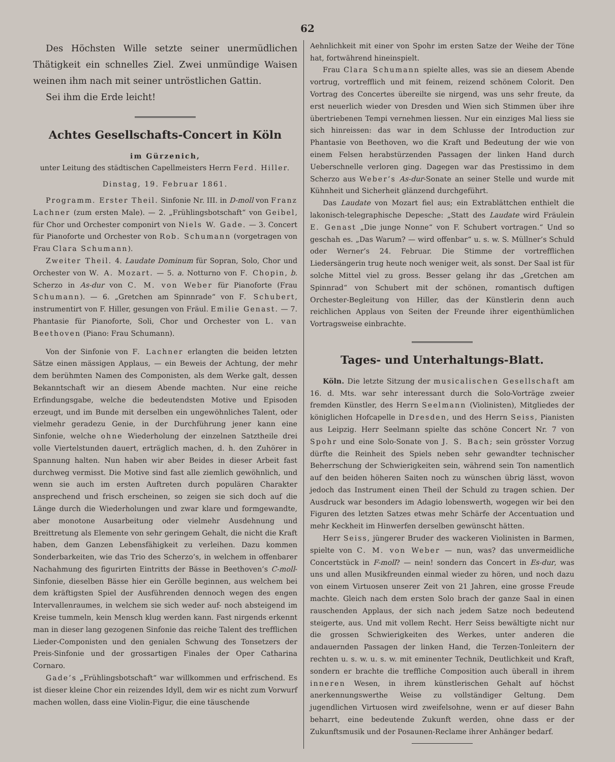62
Des Höchsten Wille setzte seiner unermüdlichen Thätigkeit ein schnelles Ziel. Zwei unmündige Waisen weinen ihm nach mit seiner untröstlichen Gattin.
Sei ihm die Erde leicht!
Achtes Gesellschafts-Concert in Köln
im Gürzenich,
unter Leitung des städtischen Capellmeisters Herrn Ferd. Hiller.
Dinstag, 19. Februar 1861.
Programm. Erster Theil. Sinfonie Nr. III. in D-moll von Franz Lachner (zum ersten Male). — 2. „Frühlingsbotschaft“ von Geibel, für Chor und Orchester componirt von Niels W. Gade. — 3. Concert für Pianoforte und Orchester von Rob. Schumann (vorgetragen von Frau Clara Schumann).
Zweiter Theil. 4. Laudate Dominum für Sopran, Solo, Chor und Orchester von W. A. Mozart. — 5. a. Notturno von F. Chopin, b. Scherzo in As-dur von C. M. von Weber für Pianoforte (Frau Schumann). — 6. „Gretchen am Spinnrade“ von F. Schubert, instrumentirt von F. Hiller, gesungen von Fräul. Emilie Genast. — 7. Phantasie für Pianoforte, Soli, Chor und Orchester von L. van Beethoven (Piano: Frau Schumann).
Von der Sinfonie von F. Lachner erlangten die beiden letzten Sätze einen mässigen Applaus, — ein Beweis der Achtung, der mehr dem berühmten Namen des Componisten, als dem Werke galt, dessen Bekanntschaft wir an diesem Abende machten. Nur eine reiche Erfindungsgabe, welche die bedeutendsten Motive und Episoden erzeugt, und im Bunde mit derselben ein ungewöhnliches Talent, oder vielmehr geradezu Genie, in der Durchführung jener kann eine Sinfonie, welche ohne Wiederholung der einzelnen Satztheile drei volle Viertelstunden dauert, erträglich machen, d. h. den Zuhörer in Spannung halten. Nun haben wir aber Beides in dieser Arbeit fast durchweg vermisst. Die Motive sind fast alle ziemlich gewöhnlich, und wenn sie auch im ersten Auftreten durch populären Charakter ansprechend und frisch erscheinen, so zeigen sie sich doch auf die Länge durch die Wiederholungen und zwar klare und formgewandte, aber monotone Ausarbeitung oder vielmehr Ausdehnung und Breittretung als Elemente von sehr geringem Gehalt, die nicht die Kraft haben, dem Ganzen Lebensfähigkeit zu verleihen. Dazu kommen Sonderbarkeiten, wie das Trio des Scherzo’s, in welchem in offenbarer Nachahmung des figurirten Eintritts der Bässe in Beethoven’s C-moll-Sinfonie, dieselben Bässe hier ein Gerölle beginnen, aus welchem bei dem kräftigsten Spiel der Ausführenden dennoch wegen des engen Intervallenraumes, in welchem sie sich weder auf- noch absteigend im Kreise tummeln, kein Mensch klug werden kann. Fast nirgends erkennt man in dieser lang gezogenen Sinfonie das reiche Talent des trefflichen Lieder-Componisten und den genialen Schwung des Tonsetzers der Preis-Sinfonie und der grossartigen Finales der Oper Catharina Cornaro.
Gade’s „Frühlingsbotschaft“ war willkommen und erfrischend. Es ist dieser kleine Chor ein reizendes Idyll, dem wir es nicht zum Vorwurf machen wollen, dass eine Violin-Figur, die eine täuschende
Aehnlichkeit mit einer von Spohr im ersten Satze der Weihe der Töne hat, fortwährend hineinspielt.
Frau Clara Schumann spielte alles, was sie an diesem Abende vortrug, vortrefflich und mit feinem, reizend schönem Colorit. Den Vortrag des Concertes übereilte sie nirgend, was uns sehr freute, da erst neuerlich wieder von Dresden und Wien sich Stimmen über ihre übertriebenen Tempi vernehmen liessen. Nur ein einziges Mal liess sie sich hinreissen: das war in dem Schlusse der Introduction zur Phantasie von Beethoven, wo die Kraft und Bedeutung der wie von einem Felsen herabstürzenden Passagen der linken Hand durch Ueberschnelle verloren ging. Dagegen war das Prestissimo in dem Scherzo aus Weber’s As-dur-Sonate an seiner Stelle und wurde mit Kühnheit und Sicherheit glänzend durchgeführt.
Das Laudate von Mozart fiel aus; ein Extrablättchen enthielt die lakonisch-telegraphische Depesche: „Statt des Laudate wird Fräulein E. Genast „Die junge Nonne“ von F. Schubert vortragen.“ Und so geschah es. „Das Warum? — wird offenbar“ u. s. w. S. Müllner’s Schuld oder Werner’s 24. Februar. Die Stimme der vortrefflichen Liedersängerin trug heute noch weniger weit, als sonst. Der Saal ist für solche Mittel viel zu gross. Besser gelang ihr das „Gretchen am Spinnrad“ von Schubert mit der schönen, romantisch duftigen Orchester-Begleitung von Hiller, das der Künstlerin denn auch reichlichen Applaus von Seiten der Freunde ihrer eigenthümlichen Vortragsweise einbrachte.
Tages- und Unterhaltungs-Blatt.
Köln. Die letzte Sitzung der musicalischen Gesellschaft am 16. d. Mts. war sehr interessant durch die Solo-Vorträge zweier fremden Künstler, des Herrn Seelmann (Violinisten), Mitgliedes der königlichen Hofcapelle in Dresden, und des Herrn Seiss, Pianisten aus Leipzig. Herr Seelmann spielte das schöne Concert Nr. 7 von Spohr und eine Solo-Sonate von J. S. Bach; sein grösster Vorzug dürfte die Reinheit des Spiels neben sehr gewandter technischer Beherrschung der Schwierigkeiten sein, während sein Ton namentlich auf den beiden höheren Saiten noch zu wünschen übrig lässt, wovon jedoch das Instrument einen Theil der Schuld zu tragen schien. Der Ausdruck war besonders im Adagio lobenswerth, wogegen wir bei den Figuren des letzten Satzes etwas mehr Schärfe der Accentuation und mehr Keckheit im Hinwerfen derselben gewünscht hätten.
Herr Seiss, jüngerer Bruder des wackeren Violinisten in Barmen, spielte von C. M. von Weber — nun, was? das unvermeidliche Concertstück in F-moll? — nein! sondern das Concert in Es-dur, was uns und allen Musikfreunden einmal wieder zu hören, und noch dazu von einem Virtuosen unserer Zeit von 21 Jahren, eine grosse Freude machte. Gleich nach dem ersten Solo brach der ganze Saal in einen rauschenden Applaus, der sich nach jedem Satze noch bedeutend steigerte, aus. Und mit vollem Recht. Herr Seiss bewältigte nicht nur die grossen Schwierigkeiten des Werkes, unter anderen die andauernden Passagen der linken Hand, die Terzen-Tonleitern der rechten u. s. w. u. s. w. mit eminenter Technik, Deutlichkeit und Kraft, sondern er brachte die treffliche Composition auch überall in ihrem inneren Wesen, in ihrem künstlerischen Gehalt auf höchst anerkennungswerthe Weise zu vollständiger Geltung. Dem jugendlichen Virtuosen wird zweifelsohne, wenn er auf dieser Bahn beharrt, eine bedeutende Zukunft werden, ohne dass er der Zukunftsmusik und der Posaunen-Reclame ihrer Anhänger bedarf.